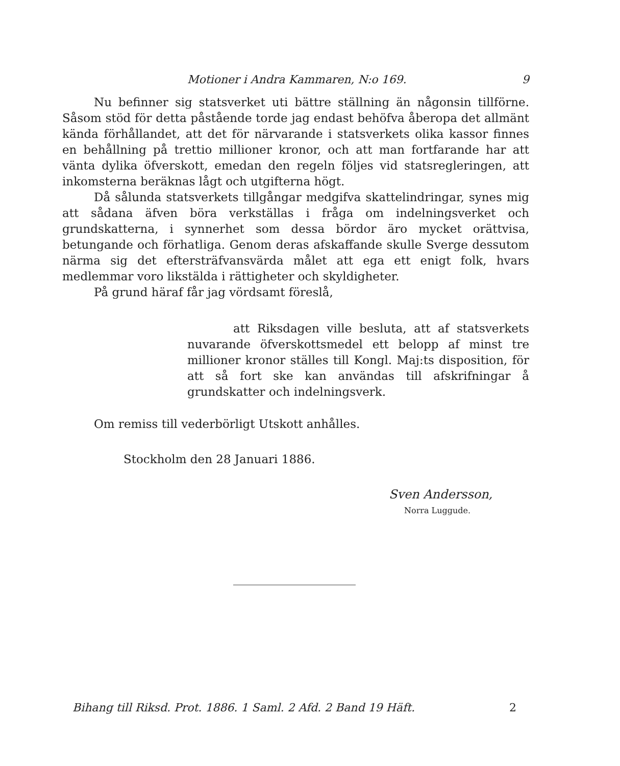Motioner i Andra Kammaren, N:o 169. 9
Nu befinner sig statsverket uti bättre ställning än någonsin tillförne. Såsom stöd för detta påstående torde jag endast behöfva åberopa det allmänt kända förhållandet, att det för närvarande i statsverkets olika kassor finnes en behållning på trettio millioner kronor, och att man fortfarande har att vänta dylika öfverskott, emedan den regeln följes vid statsregleringen, att inkomsterna beräknas lågt och utgifterna högt.
Då sålunda statsverkets tillgångar medgifva skattelindringar, synes mig att sådana äfven böra verkställas i fråga om indelningsverket och grundskatterna, i synnerhet som dessa bördor äro mycket orättvisa, betungande och förhatliga. Genom deras afskaffande skulle Sverge dessutom närma sig det eftersträfvansvärda målet att ega ett enigt folk, hvars medlemmar voro likstälda i rättigheter och skyldigheter.
På grund häraf får jag vördsamt föreslå,
att Riksdagen ville besluta, att af statsverkets nuvarande öfverskottsmedel ett belopp af minst tre millioner kronor ställes till Kongl. Maj:ts disposition, för att så fort ske kan användas till afskrifningar å grundskatter och indelningsverk.
Om remiss till vederbörligt Utskott anhålles.
Stockholm den 28 Januari 1886.
Sven Andersson,
Norra Luggude.
Bihang till Riksd. Prot. 1886. 1 Saml. 2 Afd. 2 Band 19 Häft. 2